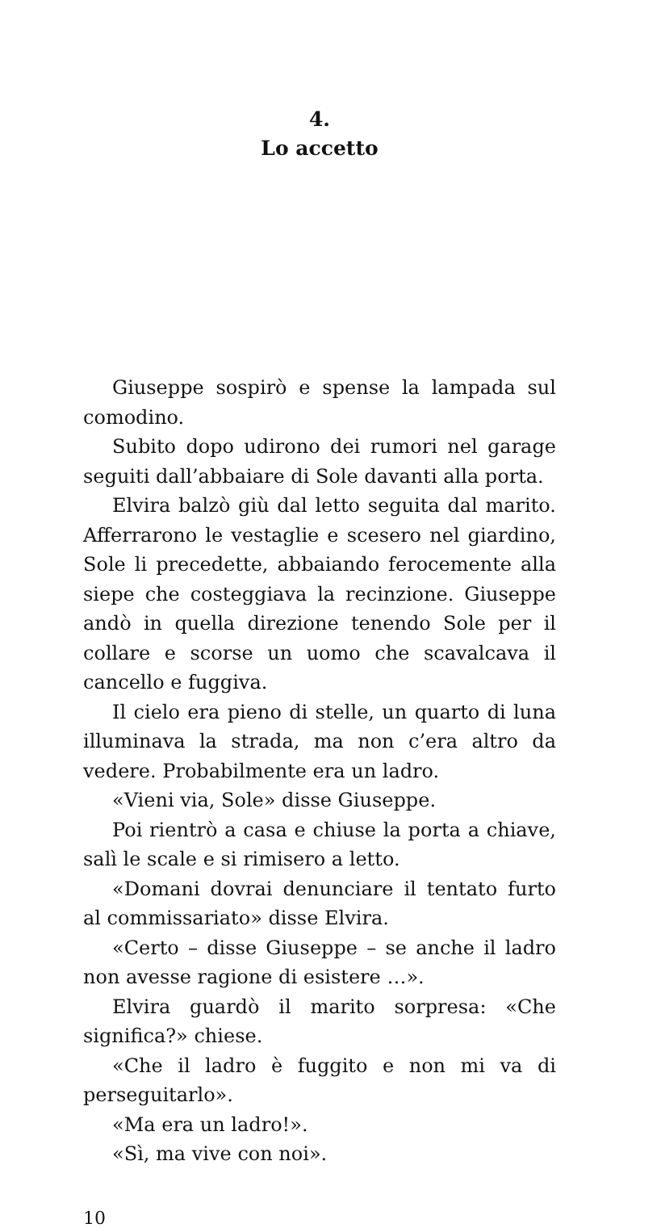4.
Lo accetto
Giuseppe sospirò e spense la lampada sul comodino.
Subito dopo udirono dei rumori nel garage seguiti dall’abbaiare di Sole davanti alla porta.
Elvira balzò giù dal letto seguita dal marito. Afferrarono le vestaglie e scesero nel giardino, Sole li precedette, abbaiando ferocemente alla siepe che costeggiava la recinzione. Giuseppe andò in quella direzione tenendo Sole per il collare e scorse un uomo che scavalcava il cancello e fuggiva.
Il cielo era pieno di stelle, un quarto di luna illuminava la strada, ma non c’era altro da vedere. Probabilmente era un ladro.
«Vieni via, Sole» disse Giuseppe.
Poi rientrò a casa e chiuse la porta a chiave, salì le scale e si rimisero a letto.
«Domani dovrai denunciare il tentato furto al commissariato» disse Elvira.
«Certo – disse Giuseppe – se anche il ladro non avesse ragione di esistere …».
Elvira guardò il marito sorpresa: «Che significa?» chiese.
«Che il ladro è fuggito e non mi va di perseguitarlo».
«Ma era un ladro!».
«Sì, ma vive con noi».
10